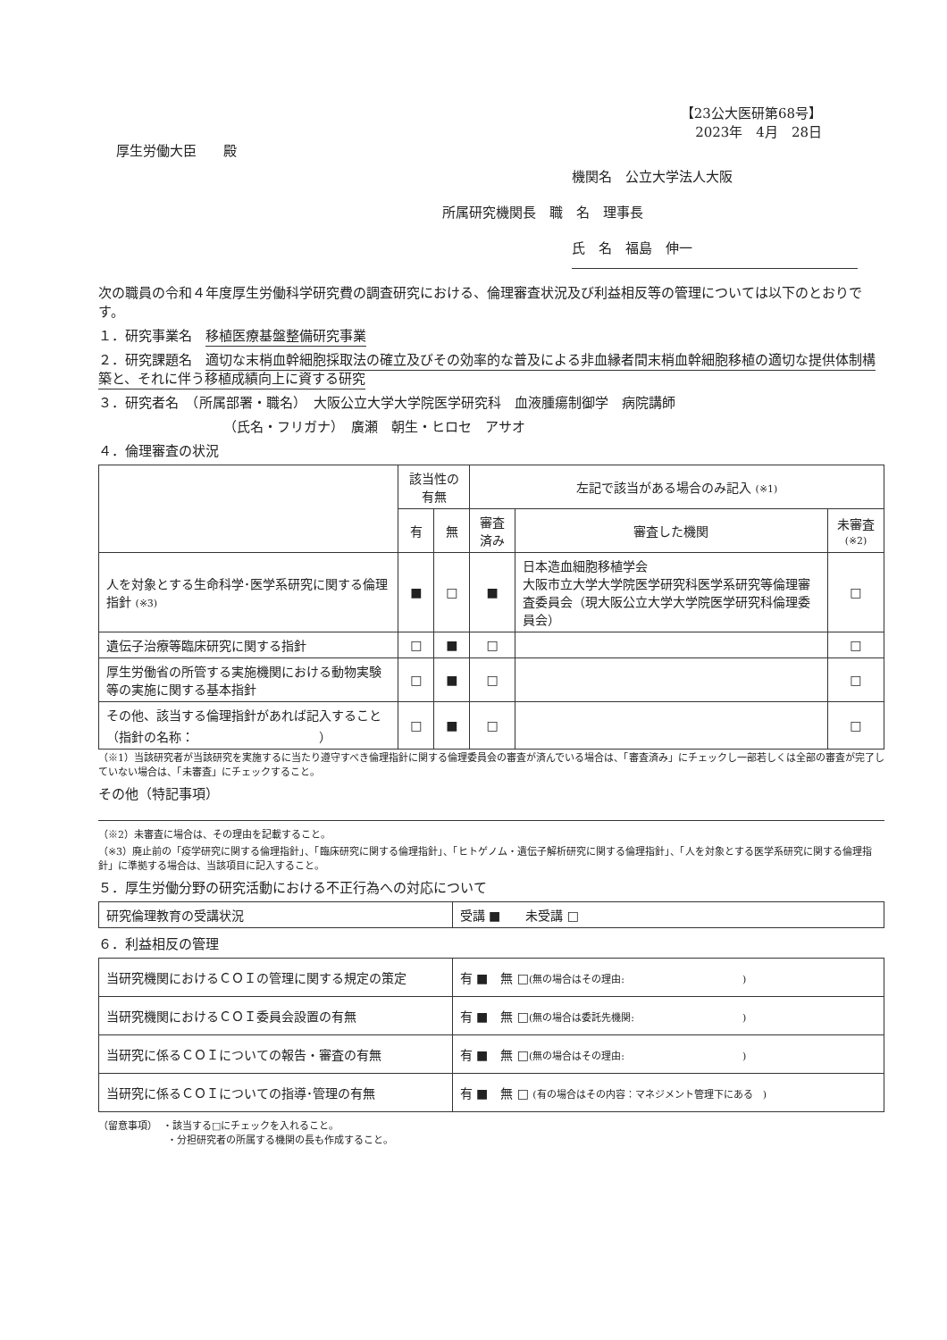【23公大医研第68号】
2023年　4月　28日
厚生労働大臣　　殿
機関名　公立大学法人大阪
所属研究機関長　職　名　理事長
氏　名　福島　伸一
次の職員の令和４年度厚生労働科学研究費の調査研究における、倫理審査状況及び利益相反等の管理については以下のとおりです。
１．研究事業名　移植医療基盤整備研究事業
２．研究課題名　適切な末梢血幹細胞採取法の確立及びその効率的な普及による非血縁者間末梢血幹細胞移植の適切な提供体制構築と、それに伴う移植成績向上に資する研究
３．研究者名　（所属部署・職名）　大阪公立大学大学院医学研究科　血液腫瘍制御学　病院講師
（氏名・フリガナ）　廣瀬　朝生・ヒロセ　アサオ
４．倫理審査の状況
| | 該当性の有無 | | 左記で該当がある場合のみ記入 (※1) | | |
| --- | --- | --- | --- | --- | --- |
| | 有 | 無 | 審査済み | 審査した機関 | 未審査 (※2) |
| 人を対象とする生命科学･医学系研究に関する倫理指針 (※3) | ■ | □ | ■ | 日本造血細胞移植学会 大阪市立大学大学院医学研究科医学系研究等倫理審査委員会（現大阪公立大学大学院医学研究科倫理委員会） | □ |
| 遺伝子治療等臨床研究に関する指針 | □ | ■ | □ | | □ |
| 厚生労働省の所管する実施機関における動物実験等の実施に関する基本指針 | □ | ■ | □ | | □ |
| その他、該当する倫理指針があれば記入すること （指針の名称： ） | □ | ■ | □ | | □ |
（※1）当該研究者が当該研究を実施するに当たり遵守すべき倫理指針に関する倫理委員会の審査が済んでいる場合は、「審査済み」にチェックし一部若しくは全部の審査が完了していない場合は、「未審査」にチェックすること。
その他（特記事項）
（※2）未審査に場合は、その理由を記載すること。
（※3）廃止前の「疫学研究に関する倫理指針」、「臨床研究に関する倫理指針」、「ヒトゲノム・遺伝子解析研究に関する倫理指針」、「人を対象とする医学系研究に関する倫理指針」に準拠する場合は、当該項目に記入すること。
５．厚生労働分野の研究活動における不正行為への対応について
| 研究倫理教育の受講状況 | 受講 ■ 未受講 □ |
６．利益相反の管理
| 当研究機関におけるＣＯＩの管理に関する規定の策定 | 有 ■ 無 □ (無の場合はその理由: ) |
| 当研究機関におけるＣＯＩ委員会設置の有無 | 有 ■ 無 □ (無の場合は委託先機関: ) |
| 当研究に係るＣＯＩについての報告・審査の有無 | 有 ■ 無 □ (無の場合はその理由: ) |
| 当研究に係るＣＯＩについての指導･管理の有無 | 有 ■ 無 □ (有の場合はその内容：マネジメント管理下にある ) |
（留意事項）　・該当する□にチェックを入れること。
　　　　　　　・分担研究者の所属する機関の長も作成すること。